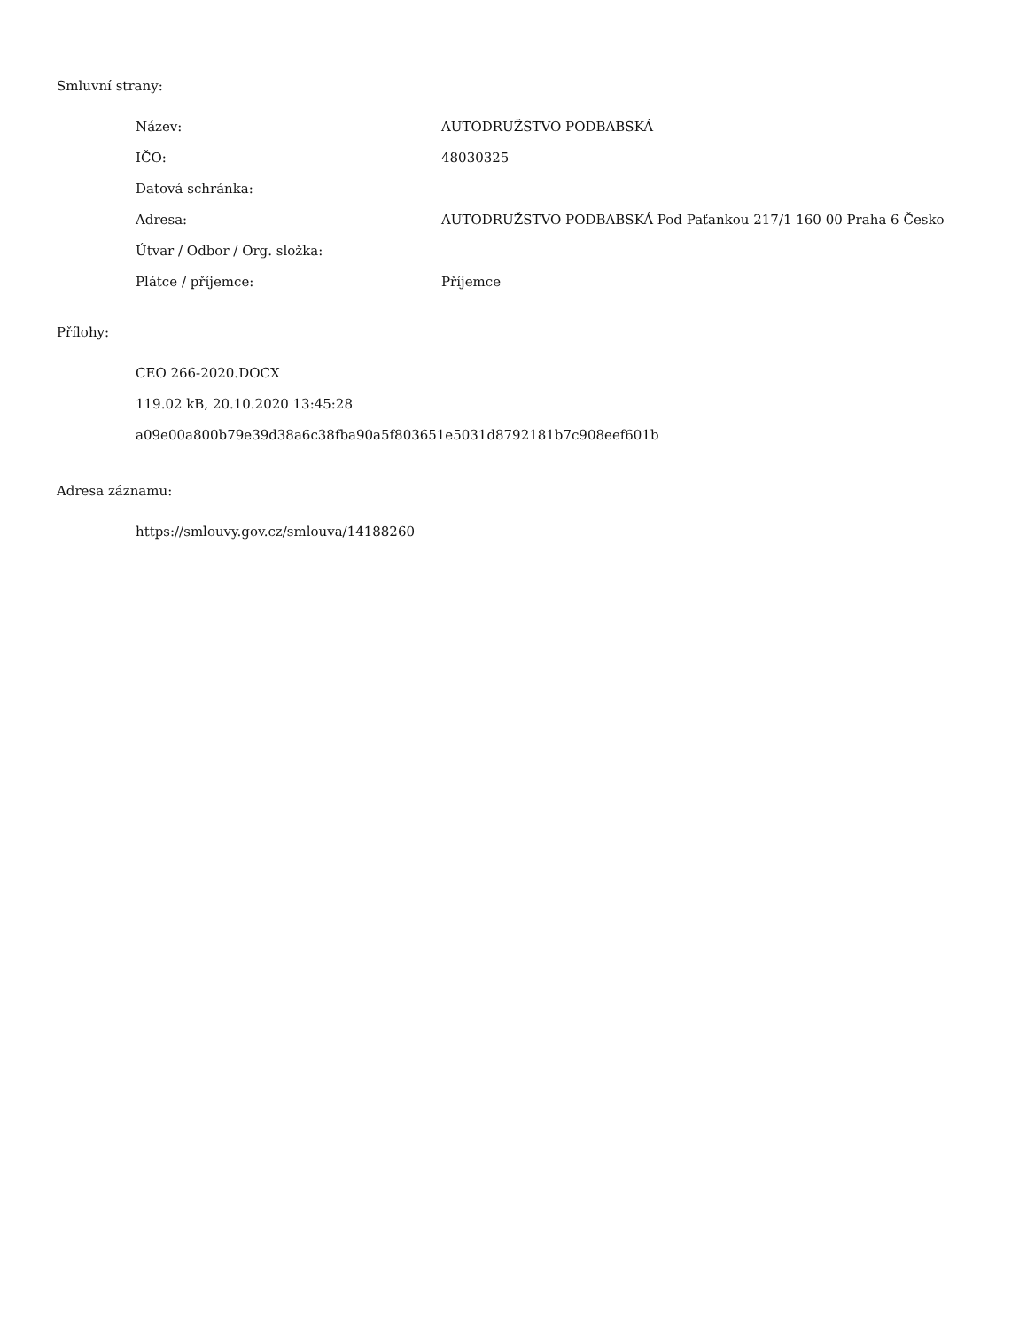Smluvní strany:
| Název: | AUTODRUŽSTVO PODBABSKÁ |
| IČO: | 48030325 |
| Datová schránka: | |
| Adresa: | AUTODRUŽSTVO PODBABSKÁ Pod Paťankou 217/1 160 00 Praha 6 Česko |
| Útvar / Odbor / Org. složka: | |
| Plátce / příjemce: | Příjemce |
Přílohy:
CEO 266-2020.DOCX
119.02 kB, 20.10.2020 13:45:28
a09e00a800b79e39d38a6c38fba90a5f803651e5031d8792181b7c908eef601b
Adresa záznamu:
https://smlouvy.gov.cz/smlouva/14188260